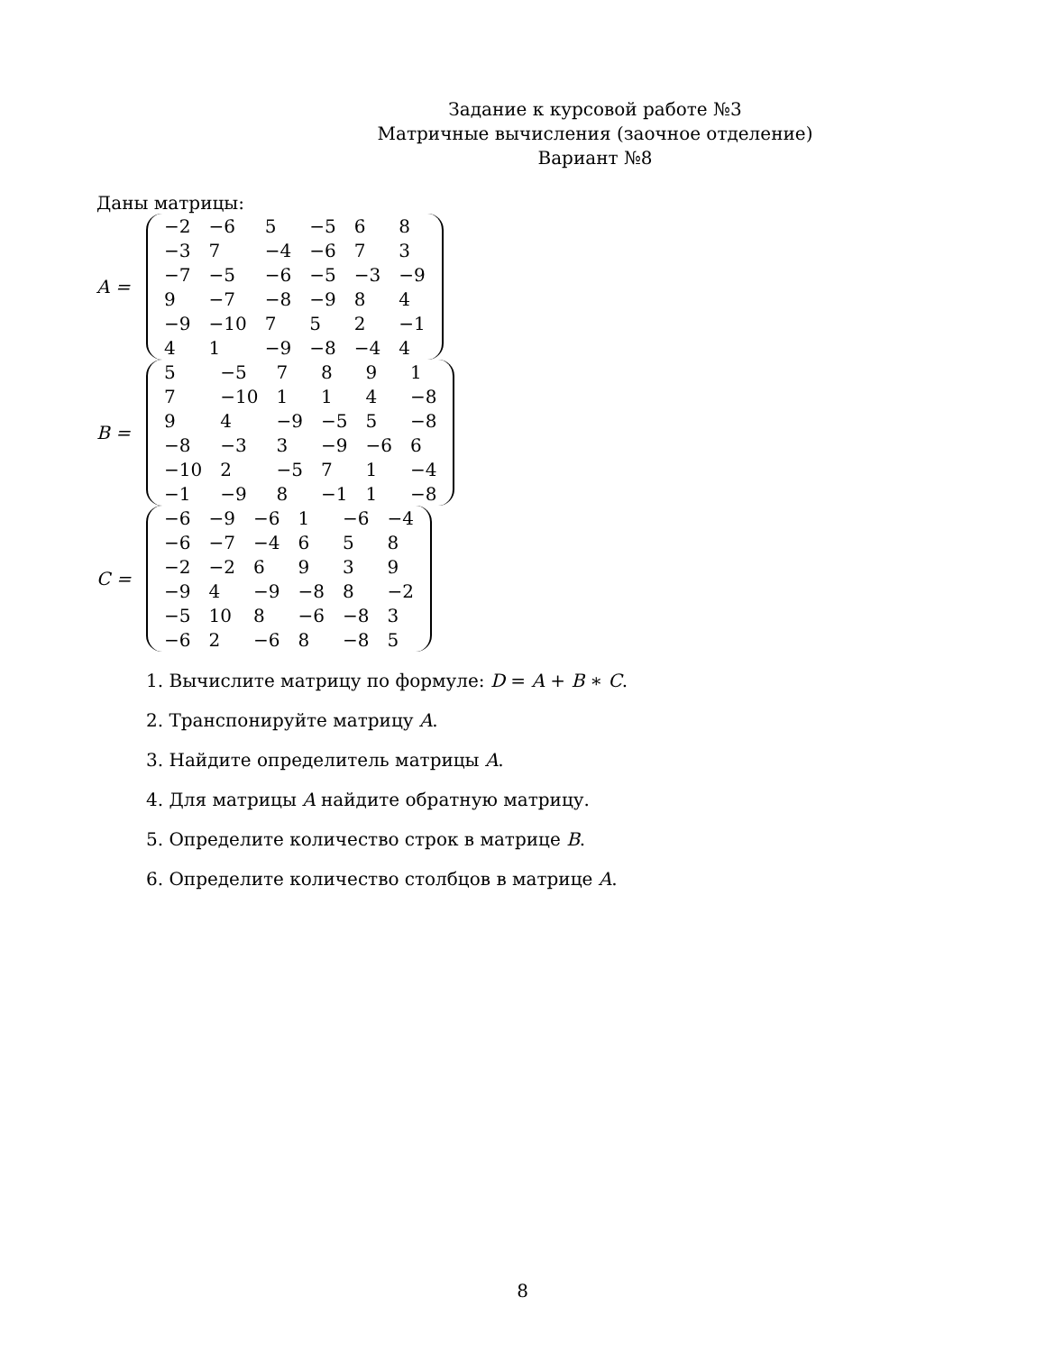Задание к курсовой работе №3
Матричные вычисления (заочное отделение)
Вариант №8
Даны матрицы:
A =
| −2 | −6 | 5 | −5 | 6 | 8 |
| −3 | 7 | −4 | −6 | 7 | 3 |
| −7 | −5 | −6 | −5 | −3 | −9 |
| 9 | −7 | −8 | −9 | 8 | 4 |
| −9 | −10 | 7 | 5 | 2 | −1 |
| 4 | 1 | −9 | −8 | −4 | 4 |
B =
| 5 | −5 | 7 | 8 | 9 | 1 |
| 7 | −10 | 1 | 1 | 4 | −8 |
| 9 | 4 | −9 | −5 | 5 | −8 |
| −8 | −3 | 3 | −9 | −6 | 6 |
| −10 | 2 | −5 | 7 | 1 | −4 |
| −1 | −9 | 8 | −1 | 1 | −8 |
C =
| −6 | −9 | −6 | 1 | −6 | −4 |
| −6 | −7 | −4 | 6 | 5 | 8 |
| −2 | −2 | 6 | 9 | 3 | 9 |
| −9 | 4 | −9 | −8 | 8 | −2 |
| −5 | 10 | 8 | −6 | −8 | 3 |
| −6 | 2 | −6 | 8 | −8 | 5 |
1. Вычислите матрицу по формуле: D = A + B ∗ C.
2. Транспонируйте матрицу A.
3. Найдите определитель матрицы A.
4. Для матрицы A найдите обратную матрицу.
5. Определите количество строк в матрице B.
6. Определите количество столбцов в матрице A.
8